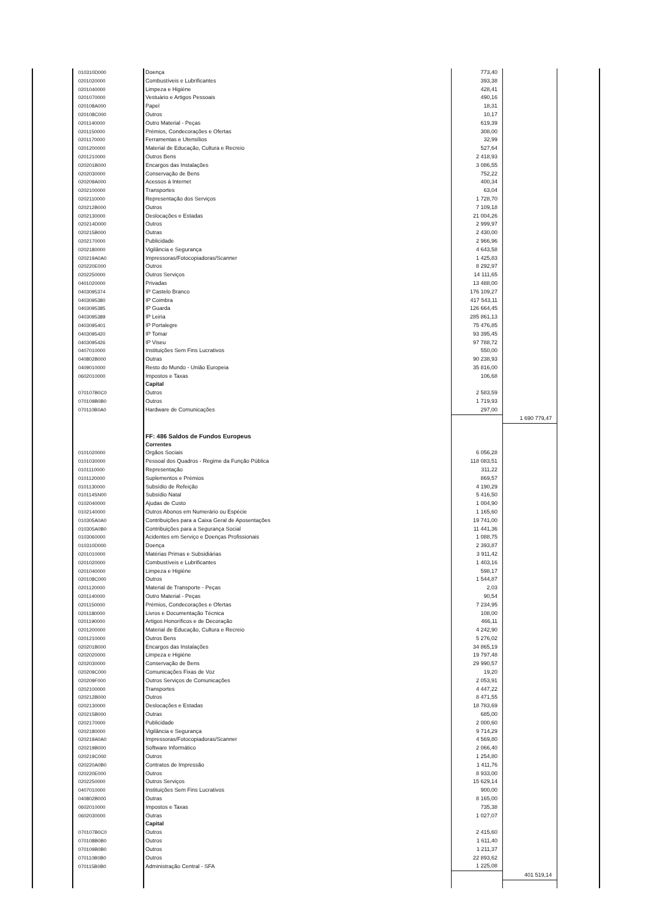| | 010310D000 | Doença | 773,40 | | |
| | 0201020000 | Combustíveis e Lubrificantes | 393,38 | | |
| | 0201040000 | Limpeza e Higiéne | 428,41 | | |
| | 0201070000 | Vestuário e Artigos Pessoais | 490,16 | | |
| | 020108A000 | Papel | 18,31 | | |
| | 020108C000 | Outros | 10,17 | | |
| | 0201140000 | Outro Material - Peças | 619,39 | | |
| | 0201150000 | Prémios, Condecorações e Ofertas | 308,00 | | |
| | 0201170000 | Ferramentas e Utensílios | 32,99 | | |
| | 0201200000 | Material de Educação, Cultura e Recreio | 527,64 | | |
| | 0201210000 | Outros Bens | 2 418,93 | | |
| | 020201B000 | Encargos das Instalações | 3 086,55 | | |
| | 0202030000 | Conservação de Bens | 752,22 | | |
| | 020209A000 | Acessos à Internet | 400,34 | | |
| | 0202100000 | Transportes | 63,04 | | |
| | 0202110000 | Representação dos Serviços | 1 728,70 | | |
| | 020212B000 | Outros | 7 109,18 | | |
| | 0202130000 | Deslocações e Estadas | 21 004,26 | | |
| | 020214D000 | Outros | 2 999,97 | | |
| | 020215B000 | Outras | 2 430,00 | | |
| | 0202170000 | Publicidade | 2 966,96 | | |
| | 0202180000 | Vigilância e Segurança | 4 643,58 | | |
| | 020219A0A0 | Impressoras/Fotocopiadoras/Scanner | 1 425,83 | | |
| | 020220E000 | Outros | 8 292,97 | | |
| | 0202250000 | Outros Serviços | 14 111,65 | | |
| | 0401020000 | Privadas | 13 488,00 | | |
| | 0403095374 | IP Castelo Branco | 176 109,27 | | |
| | 0403095380 | IP Coimbra | 417 543,11 | | |
| | 0403095385 | IP Guarda | 126 664,45 | | |
| | 0403095389 | IP Leiria | 285 861,13 | | |
| | 0403095401 | IP Portalegre | 75 476,85 | | |
| | 0403095420 | IP Tomar | 93 395,45 | | |
| | 0403095426 | IP Viseu | 97 788,72 | | |
| | 0407010000 | Instituições Sem Fins Lucrativos | 550,00 | | |
| | 040802B000 | Outras | 90 238,93 | | |
| | 0409010000 | Resto do Mundo - União Europeia | 35 816,00 | | |
| | 0602010000 | Impostos e Taxas | 106,68 | | |
| | | Capital | | | |
| | 070107B0C0 | Outros | 2 583,59 | | |
| | 070109B0B0 | Outros | 1 719,93 | | |
| | 070110B0A0 | Hardware de Comunicações | 297,00 | | |
| | | | | 1 690 779,47 | |
| | | FF: 486 Saldos de Fundos Europeus | | | |
| | | Correntes | | | |
| | 0101020000 | Orgãos Sociais | 6 056,28 | | |
| | 0101030000 | Pessoal dos Quadros - Regime da Função Pública | 118 083,51 | | |
| | 0101110000 | Representação | 311,22 | | |
| | 0101120000 | Suplementos e Prémios | 869,57 | | |
| | 0101130000 | Subsídio de Refeição | 4 190,29 | | |
| | 010114SN00 | Subsídio Natal | 5 416,50 | | |
| | 0102040000 | Ajudas de Custo | 1 004,90 | | |
| | 0102140000 | Outros Abonos em Numerário ou Espécie | 1 165,60 | | |
| | 010305A0A0 | Contribuições para a Caixa Geral de Aposentações | 19 741,00 | | |
| | 010305A0B0 | Contribuições para a Segurança Social | 11 441,36 | | |
| | 0103060000 | Acidentes em Serviço e Doenças Profissionais | 1 088,75 | | |
| | 010310D000 | Doença | 2 393,87 | | |
| | 0201010000 | Matérias Primas e Subsidiárias | 3 911,42 | | |
| | 0201020000 | Combustíveis e Lubrificantes | 1 403,16 | | |
| | 0201040000 | Limpeza e Higiéne | 598,17 | | |
| | 020108C000 | Outros | 1 544,87 | | |
| | 0201120000 | Material de Transporte - Peças | 2,03 | | |
| | 0201140000 | Outro Material - Peças | 90,54 | | |
| | 0201150000 | Prémios, Condecorações e Ofertas | 7 234,95 | | |
| | 0201180000 | Livros e Documentação Técnica | 108,00 | | |
| | 0201190000 | Artigos Honoríficos e de Decoração | 466,11 | | |
| | 0201200000 | Material de Educação, Cultura e Recreio | 4 242,90 | | |
| | 0201210000 | Outros Bens | 5 276,02 | | |
| | 020201B000 | Encargos das Instalações | 34 865,19 | | |
| | 0202020000 | Limpeza e Higiéne | 19 797,48 | | |
| | 0202030000 | Conservação de Bens | 29 990,57 | | |
| | 020209C000 | Comunicações Fixas de Voz | 19,20 | | |
| | 020209F000 | Outros Serviços de Comunicações | 2 053,91 | | |
| | 0202100000 | Transportes | 4 447,22 | | |
| | 020212B000 | Outros | 8 471,55 | | |
| | 0202130000 | Deslocações e Estadas | 18 783,69 | | |
| | 020215B000 | Outras | 685,00 | | |
| | 0202170000 | Publicidade | 2 000,60 | | |
| | 0202180000 | Vigilância e Segurança | 9 714,29 | | |
| | 020219A0A0 | Impressoras/Fotocopiadoras/Scanner | 4 569,80 | | |
| | 020219B000 | Software Informático | 2 066,40 | | |
| | 020219C000 | Outros | 1 254,80 | | |
| | 020220A0B0 | Contratos de Impressão | 1 411,76 | | |
| | 020220E000 | Outros | 8 933,00 | | |
| | 0202250000 | Outros Serviços | 15 629,14 | | |
| | 0407010000 | Instituições Sem Fins Lucrativos | 900,00 | | |
| | 040802B000 | Outras | 8 165,00 | | |
| | 0602010000 | Impostos e Taxas | 735,38 | | |
| | 0602030000 | Outras | 1 027,07 | | |
| | | Capital | | | |
| | 070107B0C0 | Outros | 2 415,60 | | |
| | 070108B0B0 | Outros | 1 611,40 | | |
| | 070109B0B0 | Outros | 1 211,37 | | |
| | 070110B0B0 | Outros | 22 893,62 | | |
| | 070115B0B0 | Administração Central - SFA | 1 225,08 | | |
| | | | | 401 519,14 | |